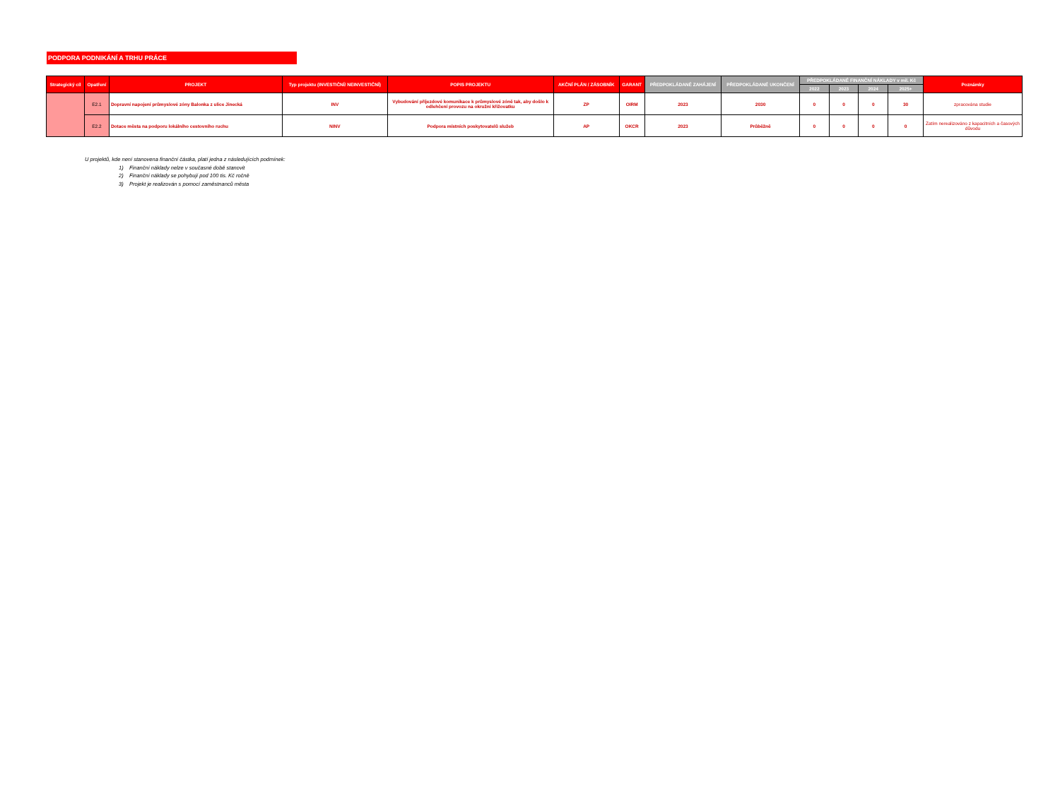PODPORA PODNIKÁNÍ A TRHU PRÁCE
| Strategický cíl | Opatření | PROJEKT | Typ projektu (INVESTIČNÍ/ NEINVESTIČNÍ) | POPIS PROJEKTU | AKČNÍ PLÁN / ZÁSOBNÍK | GARANT | PŘEDPOKLÁDANÉ ZAHÁJENÍ | PŘEDPOKLÁDANÉ UKONČENÍ | PŘEDPOKLÁDANÉ FINANČNÍ NÁKLADY v mil. Kč | | | | Poznámky |
| --- | --- | --- | --- | --- | --- | --- | --- | --- | --- | --- | --- | --- | --- |
| | | | | | | | | | 2022 | 2023 | 2024 | 2025+ | |
| | E2.1 | Dopravní napojení průmyslové zóny Balonka z ulice Jinecká | INV | Vybudování příjezdové komunikace k průmyslové zóně tak, aby došlo k odlehčení provozu na okružní křižovatku | ZP | OIRM | 2023 | 2030 | 0 | 0 | 0 | 30 | zpracována studie |
| | E2.2 | Dotace města na podporu lokálního cestovního ruchu | NINV | Podpora místních poskytovatelů služeb | AP | OKCR | 2023 | Průběžně | 0 | 0 | 0 | 0 | Zatím nerealizováno z kapacitních a časových důvodu |
U projektů, kde není stanovena finanční částka, platí jedna z následujících podmínek:
1) Finanční náklady nelze v současné době stanovit
2) Finanční náklady se pohybují pod 100 tis. Kč ročně
3) Projekt je realizován s pomocí zaměstnanců města